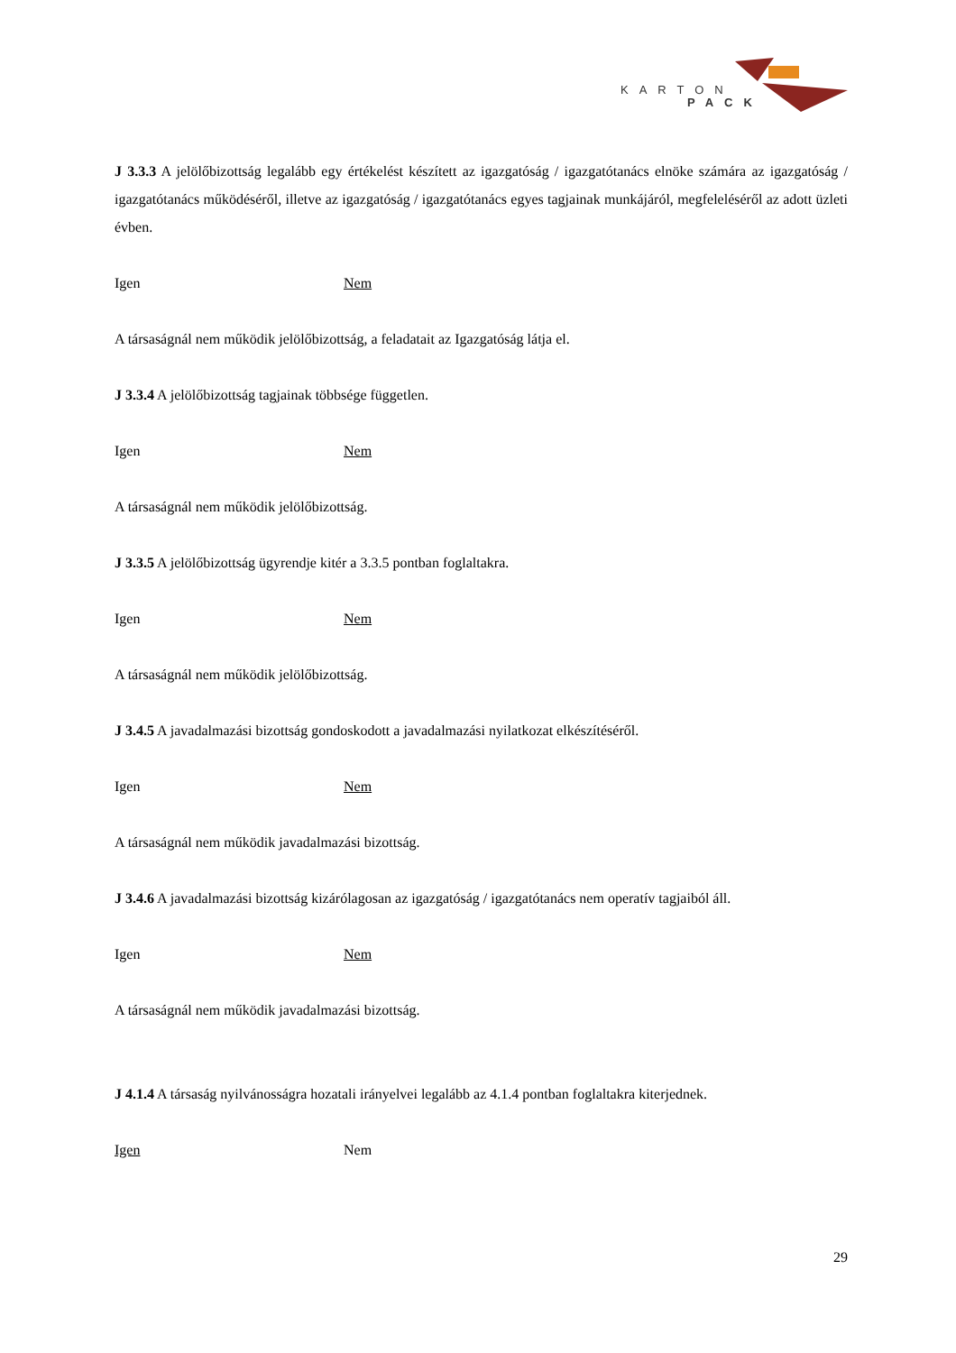KARTON
PACK
J 3.3.3 A jelölőbizottság legalább egy értékelést készített az igazgatóság / igazgatótanács elnöke számára az igazgatóság / igazgatótanács működéséről, illetve az igazgatóság / igazgatótanács egyes tagjainak munkájáról, megfeleléséről az adott üzleti évben.
Igen Nem
A társaságnál nem működik jelölőbizottság, a feladatait az Igazgatóság látja el.
J 3.3.4 A jelölőbizottság tagjainak többsége független.
Igen Nem
A társaságnál nem működik jelölőbizottság.
J 3.3.5 A jelölőbizottság ügyrendje kitér a 3.3.5 pontban foglaltakra.
Igen Nem
A társaságnál nem működik jelölőbizottság.
J 3.4.5 A javadalmazási bizottság gondoskodott a javadalmazási nyilatkozat elkészítéséről.
Igen Nem
A társaságnál nem működik javadalmazási bizottság.
J 3.4.6 A javadalmazási bizottság kizárólagosan az igazgatóság / igazgatótanács nem operatív tagjaiból áll.
Igen Nem
A társaságnál nem működik javadalmazási bizottság.
J 4.1.4 A társaság nyilvánosságra hozatali irányelvei legalább az 4.1.4 pontban foglaltakra kiterjednek.
Igen Nem
29